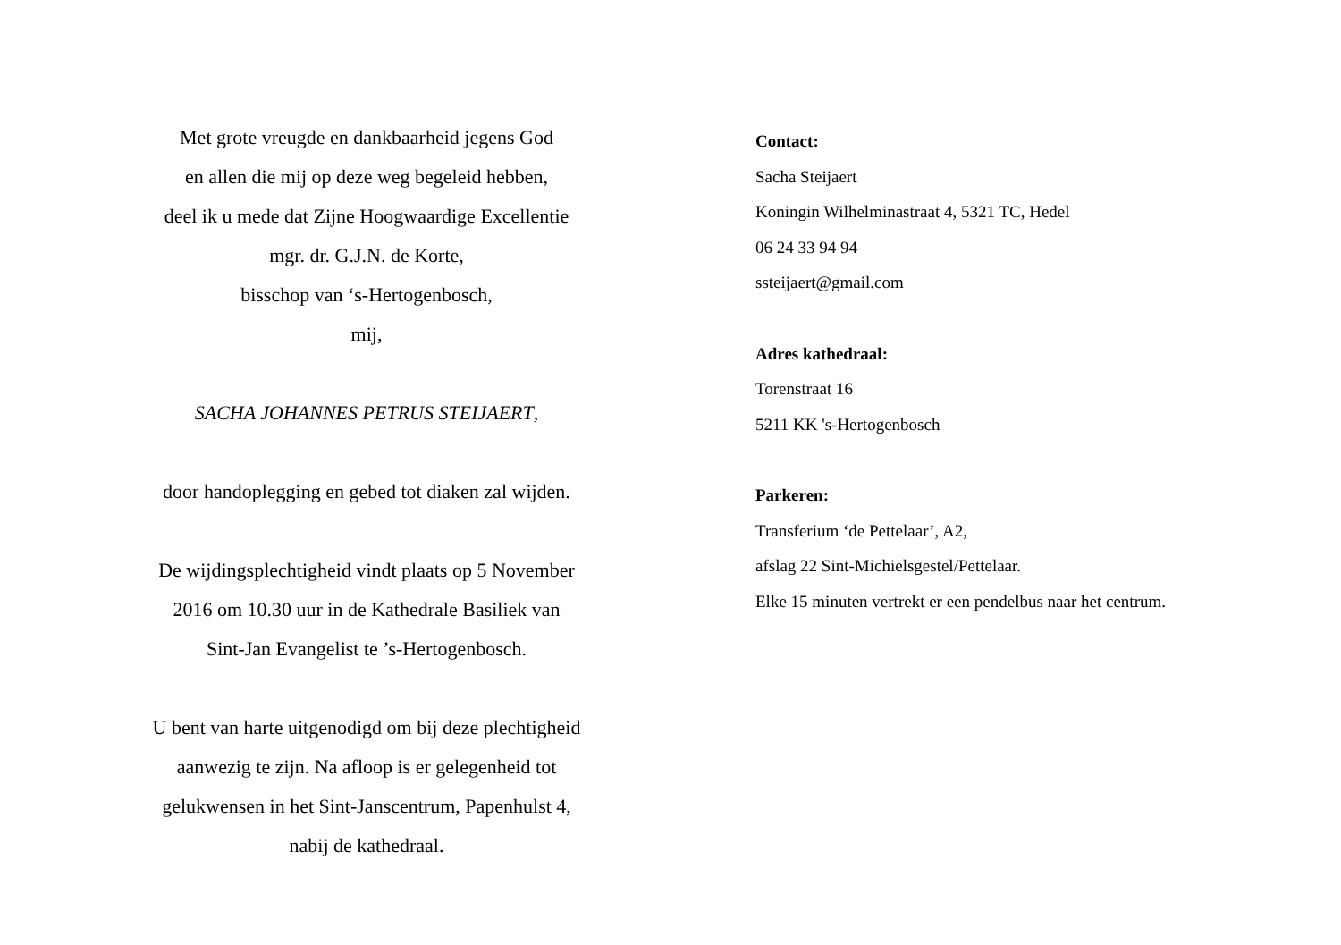Met grote vreugde en dankbaarheid jegens God
en allen die mij op deze weg begeleid hebben,
deel ik u mede dat Zijne Hoogwaardige Excellentie
mgr. dr. G.J.N. de Korte,
bisschop van ‘s-Hertogenbosch,
mij,
SACHA JOHANNES PETRUS STEIJAERT,
door handoplegging en gebed tot diaken zal wijden.
De wijdingsplechtigheid vindt plaats op 5 November
2016 om 10.30 uur in de Kathedrale Basiliek van
Sint-Jan Evangelist te ’s-Hertogenbosch.
U bent van harte uitgenodigd om bij deze plechtigheid
aanwezig te zijn. Na afloop is er gelegenheid tot
gelukwensen in het Sint-Janscentrum, Papenhulst 4,
nabij de kathedraal.
Contact:
Sacha Steijaert
Koningin Wilhelminastraat 4, 5321 TC, Hedel
06 24 33 94 94
ssteijaert@gmail.com
Adres kathedraal:
Torenstraat 16
5211 KK 's-Hertogenbosch
Parkeren:
Transferium ‘de Pettelaar’, A2,
afslag 22 Sint-Michielsgestel/Pettelaar.
Elke 15 minuten vertrekt er een pendelbus naar het centrum.